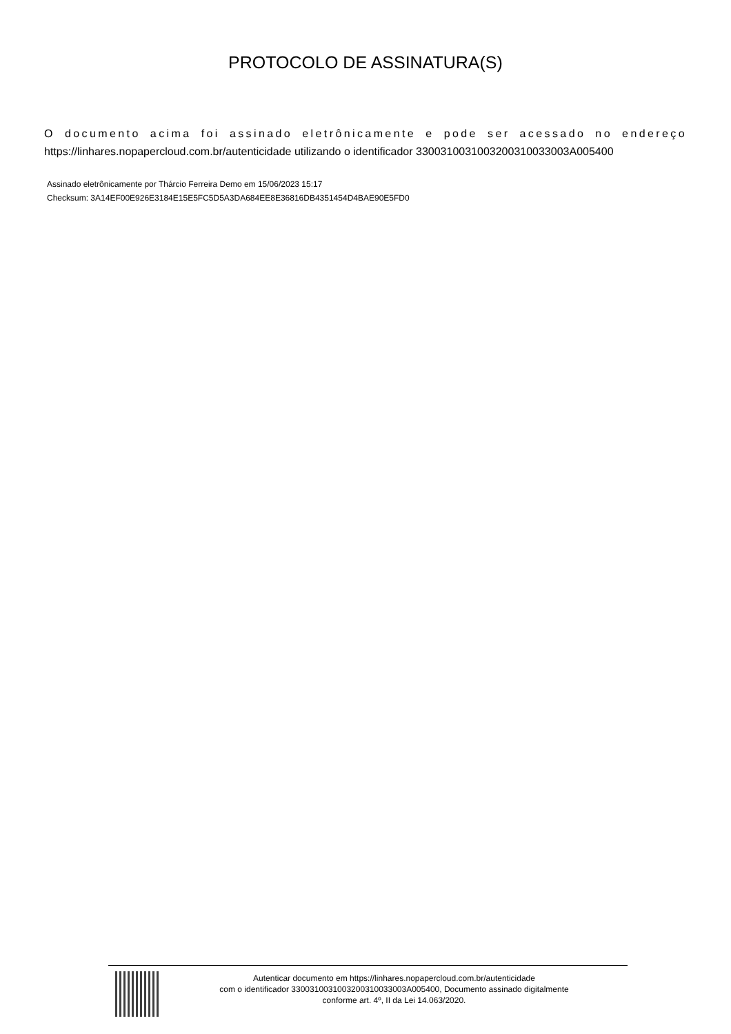PROTOCOLO DE ASSINATURA(S)
O documento acima foi assinado eletrônicamente e pode ser acessado no endereço https://linhares.nopapercloud.com.br/autenticidade utilizando o identificador 330031003100320031003300​3A005400
Assinado eletrônicamente por Thárcio Ferreira Demo em 15/06/2023 15:17
Checksum: 3A14EF00E926E3184E15E5FC5D5A3DA684EE8E36816DB4351454D4BAE90E5FD0
Autenticar documento em https://linhares.nopapercloud.com.br/autenticidade
com o identificador 330031003100320031003300​3A005400, Documento assinado digitalmente
conforme art. 4º, II da Lei 14.063/2020.